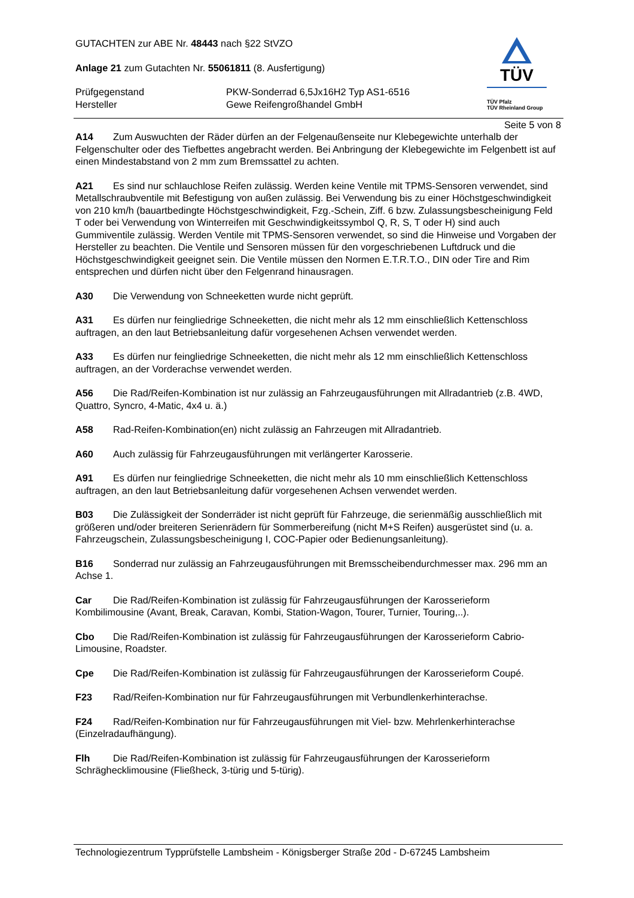GUTACHTEN zur ABE Nr. 48443 nach §22 StVZO
Anlage 21 zum Gutachten Nr. 55061811 (8. Ausfertigung)
Prüfgegenstand
Hersteller
PKW-Sonderrad 6,5Jx16H2 Typ AS1-6516
Gewe Reifengroßhandel GmbH
TÜV
TÜV Pfalz
TÜV Rheinland Group
Seite 5 von 8
A14 Zum Auswuchten der Räder dürfen an der Felgenaußenseite nur Klebegewichte unterhalb der Felgenschulter oder des Tiefbettes angebracht werden. Bei Anbringung der Klebegewichte im Felgenbett ist auf einen Mindestabstand von 2 mm zum Bremssattel zu achten.
A21 Es sind nur schlauchlose Reifen zulässig. Werden keine Ventile mit TPMS-Sensoren verwendet, sind Metallschraubventile mit Befestigung von außen zulässig. Bei Verwendung bis zu einer Höchstgeschwindigkeit von 210 km/h (bauartbedingte Höchstgeschwindigkeit, Fzg.-Schein, Ziff. 6 bzw. Zulassungsbescheinigung Feld T oder bei Verwendung von Winterreifen mit Geschwindigkeitssymbol Q, R, S, T oder H) sind auch Gummiventile zulässig. Werden Ventile mit TPMS-Sensoren verwendet, so sind die Hinweise und Vorgaben der Hersteller zu beachten. Die Ventile und Sensoren müssen für den vorgeschriebenen Luftdruck und die Höchstgeschwindigkeit geeignet sein. Die Ventile müssen den Normen E.T.R.T.O., DIN oder Tire and Rim entsprechen und dürfen nicht über den Felgenrand hinausragen.
A30 Die Verwendung von Schneeketten wurde nicht geprüft.
A31 Es dürfen nur feingliedrige Schneeketten, die nicht mehr als 12 mm einschließlich Kettenschloss auftragen, an den laut Betriebsanleitung dafür vorgesehenen Achsen verwendet werden.
A33 Es dürfen nur feingliedrige Schneeketten, die nicht mehr als 12 mm einschließlich Kettenschloss auftragen, an der Vorderachse verwendet werden.
A56 Die Rad/Reifen-Kombination ist nur zulässig an Fahrzeugausführungen mit Allradantrieb (z.B. 4WD, Quattro, Syncro, 4-Matic, 4x4 u. ä.)
A58 Rad-Reifen-Kombination(en) nicht zulässig an Fahrzeugen mit Allradantrieb.
A60 Auch zulässig für Fahrzeugausführungen mit verlängerter Karosserie.
A91 Es dürfen nur feingliedrige Schneeketten, die nicht mehr als 10 mm einschließlich Kettenschloss auftragen, an den laut Betriebsanleitung dafür vorgesehenen Achsen verwendet werden.
B03 Die Zulässigkeit der Sonderräder ist nicht geprüft für Fahrzeuge, die serienmäßig ausschließlich mit größeren und/oder breiteren Serienrädern für Sommerbereifung (nicht M+S Reifen) ausgerüstet sind (u. a. Fahrzeugschein, Zulassungsbescheinigung I, COC-Papier oder Bedienungsanleitung).
B16 Sonderrad nur zulässig an Fahrzeugausführungen mit Bremsscheibendurchmesser max. 296 mm an Achse 1.
Car Die Rad/Reifen-Kombination ist zulässig für Fahrzeugausführungen der Karosserieform Kombilimousine (Avant, Break, Caravan, Kombi, Station-Wagon, Tourer, Turnier, Touring,..).
Cbo Die Rad/Reifen-Kombination ist zulässig für Fahrzeugausführungen der Karosserieform Cabrio-Limousine, Roadster.
Cpe Die Rad/Reifen-Kombination ist zulässig für Fahrzeugausführungen der Karosserieform Coupé.
F23 Rad/Reifen-Kombination nur für Fahrzeugausführungen mit Verbundlenkerhinterachse.
F24 Rad/Reifen-Kombination nur für Fahrzeugausführungen mit Viel- bzw. Mehrlenkerhinterachse (Einzelradaufhängung).
Flh Die Rad/Reifen-Kombination ist zulässig für Fahrzeugausführungen der Karosserieform Schräghecklimousine (Fließheck, 3-türig und 5-türig).
Technologiezentrum Typprüfstelle Lambsheim - Königsberger Straße 20d - D-67245 Lambsheim